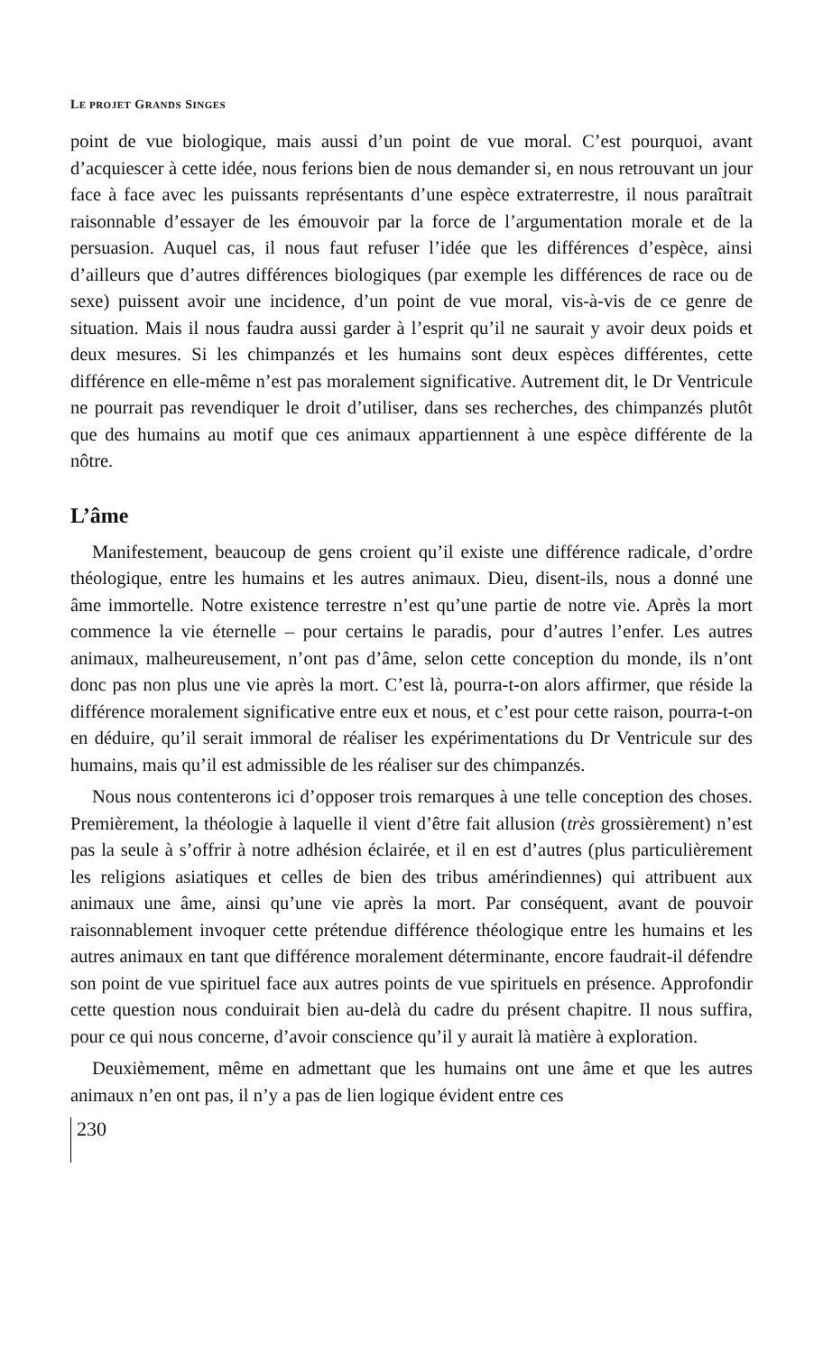LE PROJET GRANDS SINGES
point de vue biologique, mais aussi d’un point de vue moral. C’est pourquoi, avant d’acquiescer à cette idée, nous ferions bien de nous demander si, en nous retrouvant un jour face à face avec les puissants représentants d’une espèce extraterrestre, il nous paraîtrait raisonnable d’essayer de les émouvoir par la force de l’argumentation morale et de la persuasion. Auquel cas, il nous faut refuser l’idée que les différences d’espèce, ainsi d’ailleurs que d’autres différences biologiques (par exemple les différences de race ou de sexe) puissent avoir une incidence, d’un point de vue moral, vis-à-vis de ce genre de situation. Mais il nous faudra aussi garder à l’esprit qu’il ne saurait y avoir deux poids et deux mesures. Si les chimpanzés et les humains sont deux espèces différentes, cette différence en elle-même n’est pas moralement significative. Autrement dit, le Dr Ventricule ne pourrait pas revendiquer le droit d’utiliser, dans ses recherches, des chimpanzés plutôt que des humains au motif que ces animaux appartiennent à une espèce différente de la nôtre.
L’âme
Manifestement, beaucoup de gens croient qu’il existe une différence radicale, d’ordre théologique, entre les humains et les autres animaux. Dieu, disent-ils, nous a donné une âme immortelle. Notre existence terrestre n’est qu’une partie de notre vie. Après la mort commence la vie éternelle – pour certains le paradis, pour d’autres l’enfer. Les autres animaux, malheureusement, n’ont pas d’âme, selon cette conception du monde, ils n’ont donc pas non plus une vie après la mort. C’est là, pourra-t-on alors affirmer, que réside la différence moralement significative entre eux et nous, et c’est pour cette raison, pourra-t-on en déduire, qu’il serait immoral de réaliser les expérimentations du Dr Ventricule sur des humains, mais qu’il est admissible de les réaliser sur des chimpanzés.
Nous nous contenterons ici d’opposer trois remarques à une telle conception des choses. Premièrement, la théologie à laquelle il vient d’être fait allusion (très grossièrement) n’est pas la seule à s’offrir à notre adhésion éclairée, et il en est d’autres (plus particulièrement les religions asiatiques et celles de bien des tribus amérindiennes) qui attribuent aux animaux une âme, ainsi qu’une vie après la mort. Par conséquent, avant de pouvoir raisonnablement invoquer cette prétendue différence théologique entre les humains et les autres animaux en tant que différence moralement déterminante, encore faudrait-il défendre son point de vue spirituel face aux autres points de vue spirituels en présence. Approfondir cette question nous conduirait bien au-delà du cadre du présent chapitre. Il nous suffira, pour ce qui nous concerne, d’avoir conscience qu’il y aurait là matière à exploration.
Deuxièmement, même en admettant que les humains ont une âme et que les autres animaux n’en ont pas, il n’y a pas de lien logique évident entre ces
230